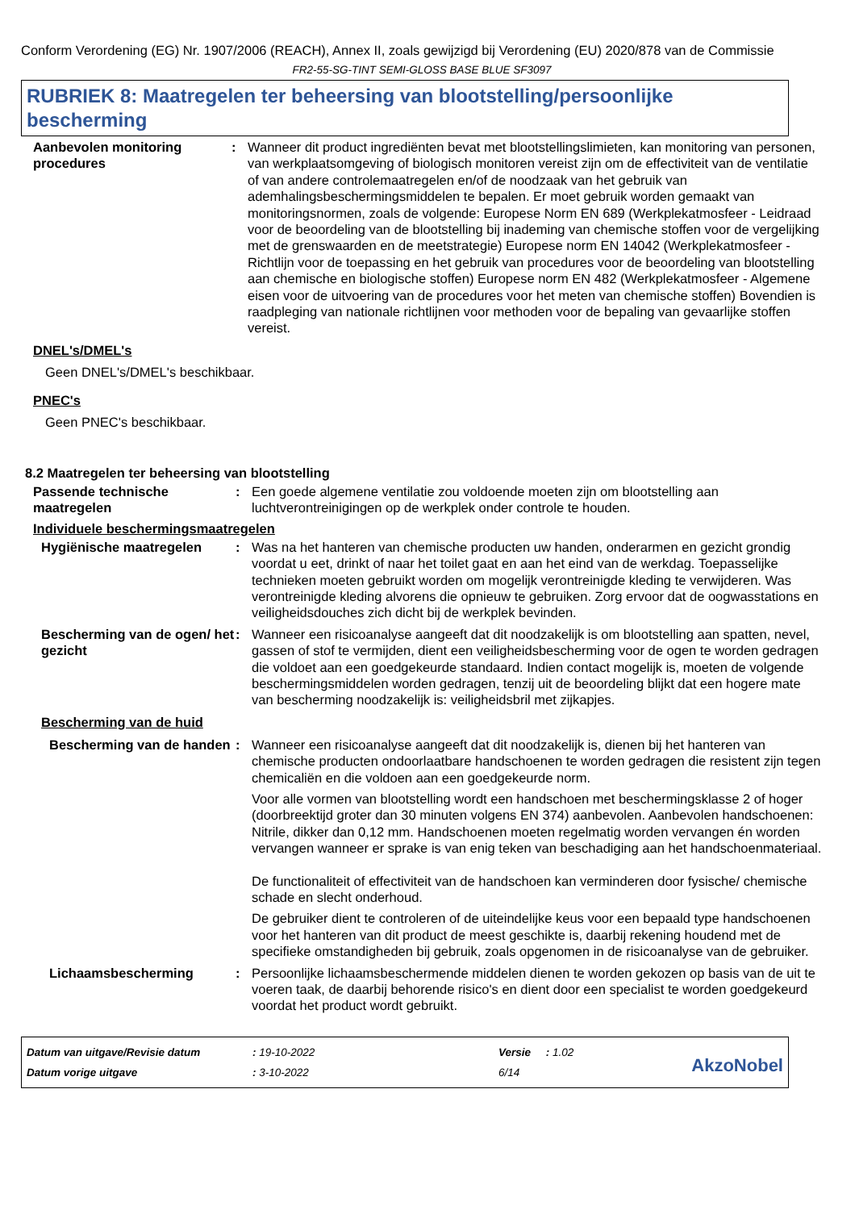Conform Verordening (EG) Nr. 1907/2006 (REACH), Annex II, zoals gewijzigd bij Verordening (EU) 2020/878 van de Commissie
FR2-55-SG-TINT SEMI-GLOSS BASE BLUE SF3097
RUBRIEK 8: Maatregelen ter beheersing van blootstelling/persoonlijke bescherming
Aanbevolen monitoring procedures
: Wanneer dit product ingrediënten bevat met blootstellingslimieten, kan monitoring van personen, van werkplaatsomgeving of biologisch monitoren vereist zijn om de effectiviteit van de ventilatie of van andere controlemaatregelen en/of de noodzaak van het gebruik van ademhalingsbeschermingsmiddelen te bepalen. Er moet gebruik worden gemaakt van monitoringsnormen, zoals de volgende: Europese Norm EN 689 (Werkplekatmosfeer - Leidraad voor de beoordeling van de blootstelling bij inademing van chemische stoffen voor de vergelijking met de grenswaarden en de meetstrategie) Europese norm EN 14042 (Werkplekatmosfeer - Richtlijn voor de toepassing en het gebruik van procedures voor de beoordeling van blootstelling aan chemische en biologische stoffen) Europese norm EN 482 (Werkplekatmosfeer - Algemene eisen voor de uitvoering van de procedures voor het meten van chemische stoffen) Bovendien is raadpleging van nationale richtlijnen voor methoden voor de bepaling van gevaarlijke stoffen vereist.
DNEL's/DMEL's
Geen DNEL's/DMEL's beschikbaar.
PNEC's
Geen PNEC's beschikbaar.
8.2 Maatregelen ter beheersing van blootstelling
Passende technische maatregelen
: Een goede algemene ventilatie zou voldoende moeten zijn om blootstelling aan luchtverontreinigingen op de werkplek onder controle te houden.
Individuele beschermingsmaatregelen
Hygiënische maatregelen : Was na het hanteren van chemische producten uw handen, onderarmen en gezicht grondig voordat u eet, drinkt of naar het toilet gaat en aan het eind van de werkdag. Toepasselijke technieken moeten gebruikt worden om mogelijk verontreinigde kleding te verwijderen. Was verontreinigde kleding alvorens die opnieuw te gebruiken. Zorg ervoor dat de oogwasstations en veiligheidsdouches zich dicht bij de werkplek bevinden.
Bescherming van de ogen/ het gezicht
: Wanneer een risicoanalyse aangeeft dat dit noodzakelijk is om blootstelling aan spatten, nevel, gassen of stof te vermijden, dient een veiligheidsbescherming voor de ogen te worden gedragen die voldoet aan een goedgekeurde standaard. Indien contact mogelijk is, moeten de volgende beschermingsmiddelen worden gedragen, tenzij uit de beoordeling blijkt dat een hogere mate van bescherming noodzakelijk is: veiligheidsbril met zijkapjes.
Bescherming van de huid
Bescherming van de handen
: Wanneer een risicoanalyse aangeeft dat dit noodzakelijk is, dienen bij het hanteren van chemische producten ondoorlaatbare handschoenen te worden gedragen die resistent zijn tegen chemicaliën en die voldoen aan een goedgekeurde norm.
Voor alle vormen van blootstelling wordt een handschoen met beschermingsklasse 2 of hoger (doorbreektijd groter dan 30 minuten volgens EN 374) aanbevolen. Aanbevolen handschoenen: Nitrile, dikker dan 0,12 mm. Handschoenen moeten regelmatig worden vervangen én worden vervangen wanneer er sprake is van enig teken van beschadiging aan het handschoenmateriaal.
De functionaliteit of effectiviteit van de handschoen kan verminderen door fysische/ chemische schade en slecht onderhoud.
De gebruiker dient te controleren of de uiteindelijke keus voor een bepaald type handschoenen voor het hanteren van dit product de meest geschikte is, daarbij rekening houdend met de specifieke omstandigheden bij gebruik, zoals opgenomen in de risicoanalyse van de gebruiker.
Lichaamsbescherming : Persoonlijke lichaamsbeschermende middelen dienen te worden gekozen op basis van de uit te voeren taak, de daarbij behorende risico's en dient door een specialist te worden goedgekeurd voordat het product wordt gebruikt.
Datum van uitgave/Revisie datum
Datum vorige uitgave
: 19-10-2022
: 3-10-2022
Versie : 1.02
6/14
AkzoNobel